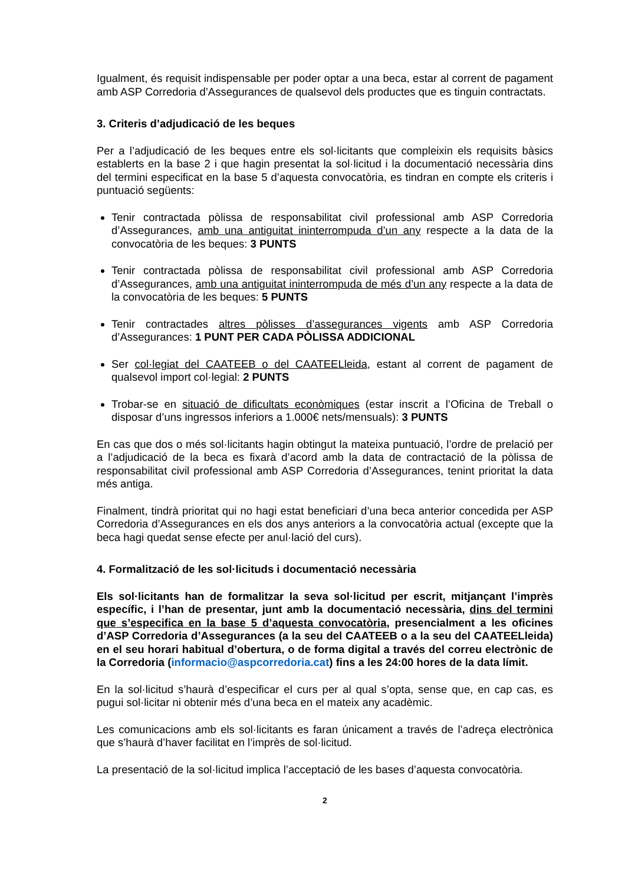Igualment, és requisit indispensable per poder optar a una beca, estar al corrent de pagament amb ASP Corredoria d’Assegurances de qualsevol dels productes que es tinguin contractats.
3. Criteris d’adjudicació de les beques
Per a l’adjudicació de les beques entre els sol·licitants que compleixin els requisits bàsics establerts en la base 2 i que hagin presentat la sol·licitud i la documentació necessària dins del termini especificat en la base 5 d’aquesta convocatòria, es tindran en compte els criteris i puntuació següents:
Tenir contractada pòlissa de responsabilitat civil professional amb ASP Corredoria d’Assegurances, amb una antiguitat ininterrompuda d’un any respecte a la data de la convocatòria de les beques: 3 PUNTS
Tenir contractada pòlissa de responsabilitat civil professional amb ASP Corredoria d’Assegurances, amb una antiguitat ininterrompuda de més d’un any respecte a la data de la convocatòria de les beques: 5 PUNTS
Tenir contractades altres pòlisses d’assegurances vigents amb ASP Corredoria d’Assegurances: 1 PUNT PER CADA PÒLISSA ADDICIONAL
Ser col·legiat del CAATEEB o del CAATEELleida, estant al corrent de pagament de qualsevol import col·legial: 2 PUNTS
Trobar-se en situació de dificultats econòmiques (estar inscrit a l’Oficina de Treball o disposar d’uns ingressos inferiors a 1.000€ nets/mensuals): 3 PUNTS
En cas que dos o més sol·licitants hagin obtingut la mateixa puntuació, l’ordre de prelació per a l’adjudicació de la beca es fixarà d’acord amb la data de contractació de la pòlissa de responsabilitat civil professional amb ASP Corredoria d’Assegurances, tenint prioritat la data més antiga.
Finalment, tindrà prioritat qui no hagi estat beneficiari d’una beca anterior concedida per ASP Corredoria d’Assegurances en els dos anys anteriors a la convocatòria actual (excepte que la beca hagi quedat sense efecte per anul·lació del curs).
4. Formalització de les sol·licituds i documentació necessària
Els sol·licitants han de formalitzar la seva sol·licitud per escrit, mitjançant l’imprès específic, i l’han de presentar, junt amb la documentació necessària, dins del termini que s’especifica en la base 5 d’aquesta convocatòria, presencialment a les oficines d’ASP Corredoria d’Assegurances (a la seu del CAATEEB o a la seu del CAATEELleida) en el seu horari habitual d’obertura, o de forma digital a través del correu electrònic de la Corredoria (informacio@aspcorredoria.cat) fins a les 24:00 hores de la data límit.
En la sol·licitud s’haurà d’especificar el curs per al qual s’opta, sense que, en cap cas, es pugui sol·licitar ni obtenir més d’una beca en el mateix any acadèmic.
Les comunicacions amb els sol·licitants es faran únicament a través de l’adreça electrònica que s’haurà d’haver facilitat en l’imprès de sol·licitud.
La presentació de la sol·licitud implica l’acceptació de les bases d’aquesta convocatòria.
2